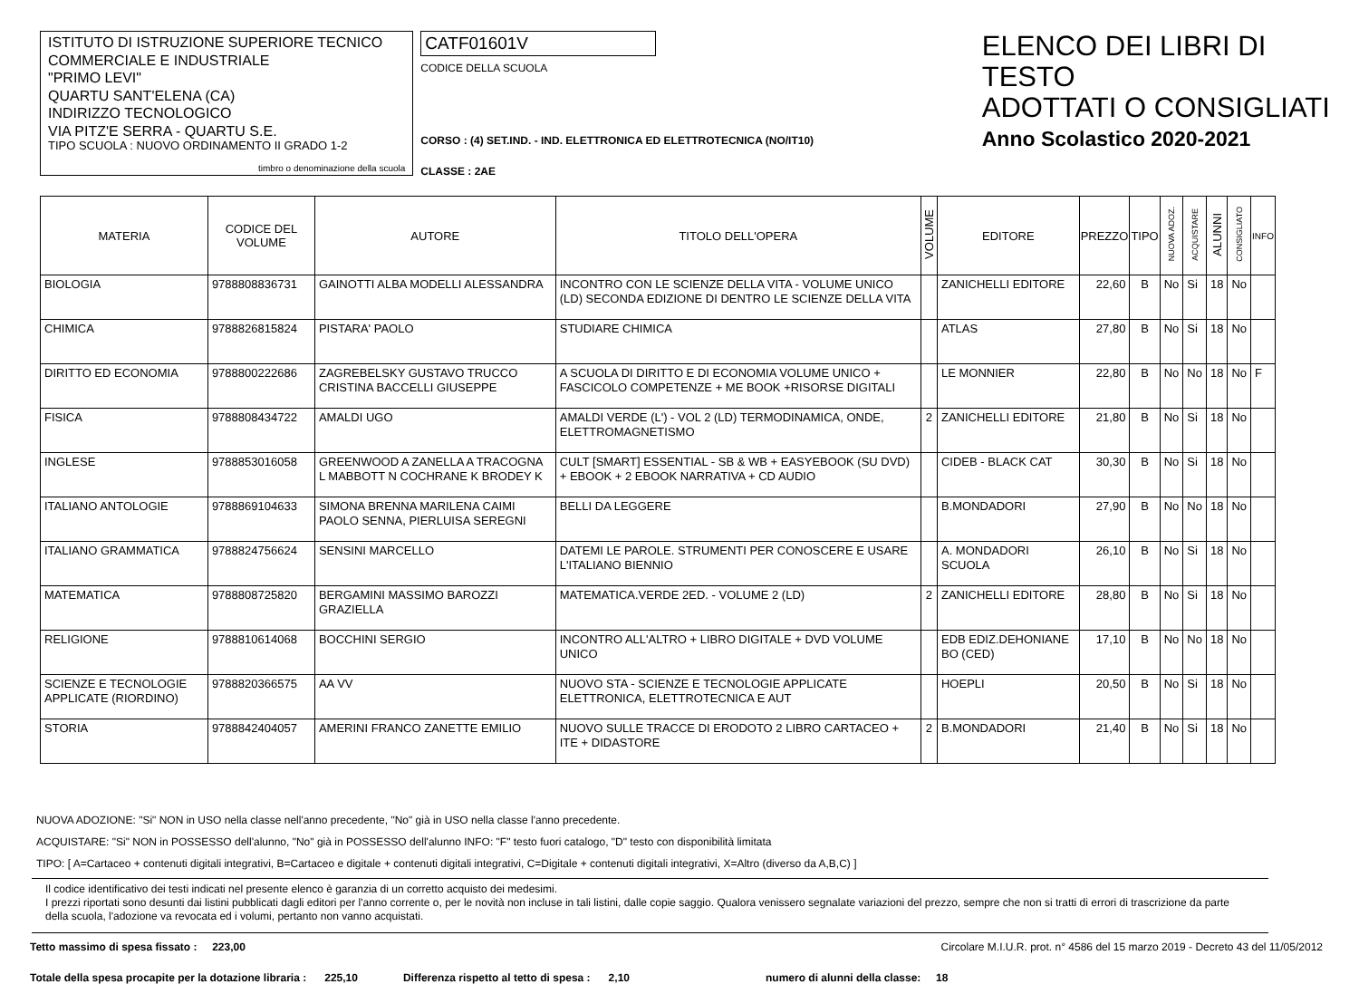ISTITUTO DI ISTRUZIONE SUPERIORE TECNICO COMMERCIALE E INDUSTRIALE
"PRIMO LEVI"
QUARTU SANT'ELENA (CA)
INDIRIZZO TECNOLOGICO
VIA PITZ'E SERRA - QUARTU S.E.
TIPO SCUOLA : NUOVO ORDINAMENTO II GRADO 1-2
timbro o denominazione della scuola
CATF01601V
CODICE DELLA SCUOLA
CORSO : (4) SET.IND. - IND. ELETTRONICA ED ELETTROTECNICA (NO/IT10)
CLASSE : 2AE
ELENCO DEI LIBRI DI TESTO
ADOTTATI O CONSIGLIATI
Anno Scolastico 2020-2021
| MATERIA | CODICE DEL VOLUME | AUTORE | TITOLO DELL'OPERA | VOLUME | EDITORE | PREZZO | TIPO | NUOVA ADOZ. | ACQUISTARE | ALUNNI | CONSIGLIATO | INFO |
| --- | --- | --- | --- | --- | --- | --- | --- | --- | --- | --- | --- | --- |
| BIOLOGIA | 9788808836731 | GAINOTTI ALBA MODELLI ALESSANDRA | INCONTRO CON LE SCIENZE DELLA VITA - VOLUME UNICO (LD) SECONDA EDIZIONE DI DENTRO LE SCIENZE DELLA VITA | | ZANICHELLI EDITORE | 22,60 | B | No | Si | 18 | No | |
| CHIMICA | 9788826815824 | PISTARA' PAOLO | STUDIARE CHIMICA | | ATLAS | 27,80 | B | No | Si | 18 | No | |
| DIRITTO ED ECONOMIA | 9788800222686 | ZAGREBELSKY GUSTAVO TRUCCO CRISTINA BACCELLI GIUSEPPE | A SCUOLA DI DIRITTO E DI ECONOMIA VOLUME UNICO + FASCICOLO COMPETENZE + ME BOOK +RISORSE DIGITALI | | LE MONNIER | 22,80 | B | No | No | 18 | No | F |
| FISICA | 9788808434722 | AMALDI UGO | AMALDI VERDE (L') - VOL 2 (LD) TERMODINAMICA, ONDE, ELETTROMAGNETISMO | 2 | ZANICHELLI EDITORE | 21,80 | B | No | Si | 18 | No | |
| INGLESE | 9788853016058 | GREENWOOD A ZANELLA A TRACOGNA L MABBOTT N COCHRANE K BRODEY K | CULT [SMART] ESSENTIAL - SB & WB + EASYEBOOK (SU DVD) + EBOOK + 2 EBOOK NARRATIVA + CD AUDIO | | CIDEB - BLACK CAT | 30,30 | B | No | Si | 18 | No | |
| ITALIANO ANTOLOGIE | 9788869104633 | SIMONA BRENNA MARILENA CAIMI PAOLO SENNA, PIERLUISA SEREGNI | BELLI DA LEGGERE | | B.MONDADORI | 27,90 | B | No | No | 18 | No | |
| ITALIANO GRAMMATICA | 9788824756624 | SENSINI MARCELLO | DATEMI LE PAROLE. STRUMENTI PER CONOSCERE E USARE L'ITALIANO BIENNIO | | A. MONDADORI SCUOLA | 26,10 | B | No | Si | 18 | No | |
| MATEMATICA | 9788808725820 | BERGAMINI MASSIMO BAROZZI GRAZIELLA | MATEMATICA.VERDE 2ED. - VOLUME 2 (LD) | 2 | ZANICHELLI EDITORE | 28,80 | B | No | Si | 18 | No | |
| RELIGIONE | 9788810614068 | BOCCHINI SERGIO | INCONTRO ALL'ALTRO + LIBRO DIGITALE + DVD VOLUME UNICO | | EDB EDIZ.DEHONIANE BO (CED) | 17,10 | B | No | No | 18 | No | |
| SCIENZE E TECNOLOGIE APPLICATE (RIORDINO) | 9788820366575 | AA VV | NUOVO STA - SCIENZE E TECNOLOGIE APPLICATE ELETTRONICA, ELETTROTECNICA E AUT | | HOEPLI | 20,50 | B | No | Si | 18 | No | |
| STORIA | 9788842404057 | AMERINI FRANCO ZANETTE EMILIO | NUOVO SULLE TRACCE DI ERODOTO 2 LIBRO CARTACEO + ITE + DIDASTORE | 2 | B.MONDADORI | 21,40 | B | No | Si | 18 | No | |
NUOVA ADOZIONE: "Si" NON in USO nella classe nell'anno precedente, "No" già in USO nella classe l'anno precedente.
ACQUISTARE: "Si" NON in POSSESSO dell'alunno, "No" già in POSSESSO dell'alunno INFO: "F" testo fuori catalogo, "D" testo con disponibilità limitata
TIPO: [ A=Cartaceo + contenuti digitali integrativi, B=Cartaceo e digitale + contenuti digitali integrativi, C=Digitale + contenuti digitali integrativi, X=Altro (diverso da A,B,C) ]
Il codice identificativo dei testi indicati nel presente elenco è garanzia di un corretto acquisto dei medesimi.
I prezzi riportati sono desunti dai listini pubblicati dagli editori per l'anno corrente o, per le novità non incluse in tali listini, dalle copie saggio. Qualora venissero segnalate variazioni del prezzo, sempre che non si tratti di errori di trascrizione da parte della scuola, l'adozione va revocata ed i volumi, pertanto non vanno acquistati.
Tetto massimo di spesa fissato : 223,00 Circolare M.I.U.R. prot. n° 4586 del 15 marzo 2019 - Decreto 43 del 11/05/2012
Totale della spesa procapite per la dotazione libraria : 225,10 Differenza rispetto al tetto di spesa : 2,10 numero di alunni della classe: 18